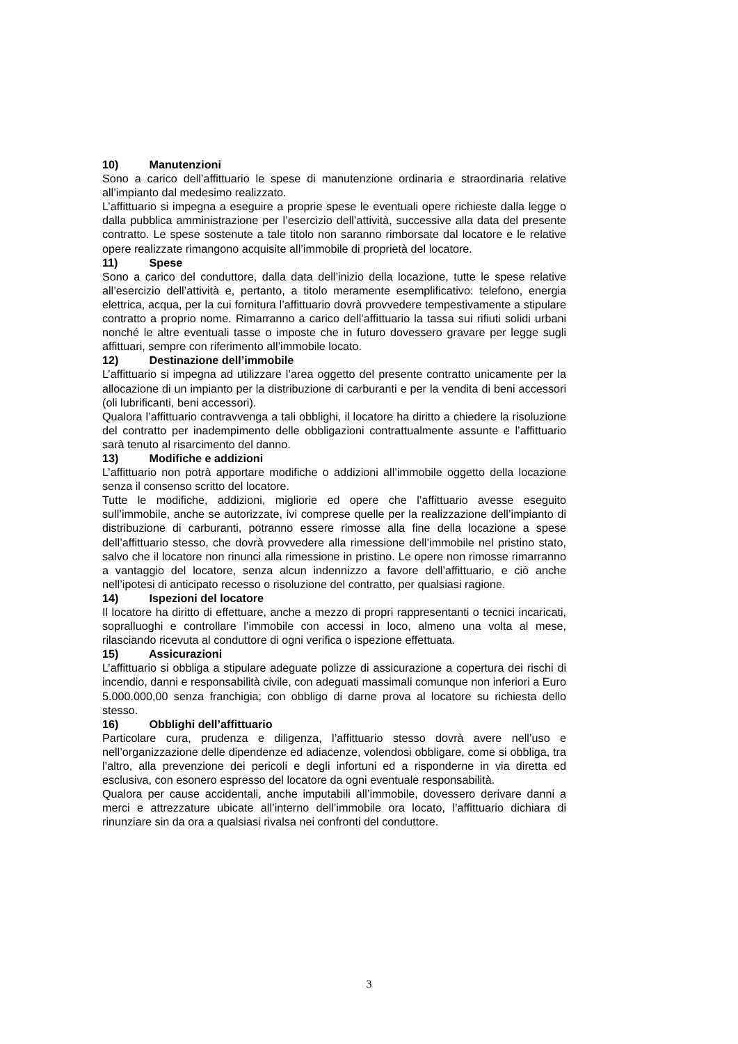10) Manutenzioni
Sono a carico dell’affittuario le spese di manutenzione ordinaria e straordinaria relative all’impianto dal medesimo realizzato.
L’affittuario si impegna a eseguire a proprie spese le eventuali opere richieste dalla legge o dalla pubblica amministrazione per l’esercizio dell’attività, successive alla data del presente contratto. Le spese sostenute a tale titolo non saranno rimborsate dal locatore e le relative opere realizzate rimangono acquisite all’immobile di proprietà del locatore.
11) Spese
Sono a carico del conduttore, dalla data dell’inizio della locazione, tutte le spese relative all’esercizio dell’attività e, pertanto, a titolo meramente esemplificativo: telefono, energia elettrica, acqua, per la cui fornitura l’affittuario dovrà provvedere tempestivamente a stipulare contratto a proprio nome. Rimarranno a carico dell’affittuario la tassa sui rifiuti solidi urbani nonché le altre eventuali tasse o imposte che in futuro dovessero gravare per legge sugli affittuari, sempre con riferimento all’immobile locato.
12) Destinazione dell’immobile
L’affittuario si impegna ad utilizzare l’area oggetto del presente contratto unicamente per la allocazione di un impianto per la distribuzione di carburanti e per la vendita di beni accessori (oli lubrificanti, beni accessori).
Qualora l’affittuario contravvenga a tali obblighi, il locatore ha diritto a chiedere la risoluzione del contratto per inadempimento delle obbligazioni contrattualmente assunte e l’affittuario sarà tenuto al risarcimento del danno.
13) Modifiche e addizioni
L’affittuario non potrà apportare modifiche o addizioni all’immobile oggetto della locazione senza il consenso scritto del locatore.
Tutte le modifiche, addizioni, migliorie ed opere che l’affittuario avesse eseguito sull’immobile, anche se autorizzate, ivi comprese quelle per la realizzazione dell’impianto di distribuzione di carburanti, potranno essere rimosse alla fine della locazione a spese dell’affittuario stesso, che dovrà provvedere alla rimessione dell’immobile nel pristino stato, salvo che il locatore non rinunci alla rimessione in pristino. Le opere non rimosse rimarranno a vantaggio del locatore, senza alcun indennizzo a favore dell’affittuario, e ciò anche nell’ipotesi di anticipato recesso o risoluzione del contratto, per qualsiasi ragione.
14) Ispezioni del locatore
Il locatore ha diritto di effettuare, anche a mezzo di propri rappresentanti o tecnici incaricati, sopralluoghi e controllare l’immobile con accessi in loco, almeno una volta al mese, rilasciando ricevuta al conduttore di ogni verifica o ispezione effettuata.
15) Assicurazioni
L’affittuario si obbliga a stipulare adeguate polizze di assicurazione a copertura dei rischi di incendio, danni e responsabilità civile, con adeguati massimali comunque non inferiori a Euro 5.000.000,00 senza franchigia; con obbligo di darne prova al locatore su richiesta dello stesso.
16) Obblighi dell’affittuario
Particolare cura, prudenza e diligenza, l’affittuario stesso dovrà avere nell’uso e nell’organizzazione delle dipendenze ed adiacenze, volendosi obbligare, come si obbliga, tra l’altro, alla prevenzione dei pericoli e degli infortuni ed a risponderne in via diretta ed esclusiva, con esonero espresso del locatore da ogni eventuale responsabilità.
Qualora per cause accidentali, anche imputabili all’immobile, dovessero derivare danni a merci e attrezzature ubicate all’interno dell’immobile ora locato, l’affittuario dichiara di rinunziare sin da ora a qualsiasi rivalsa nei confronti del conduttore.
3